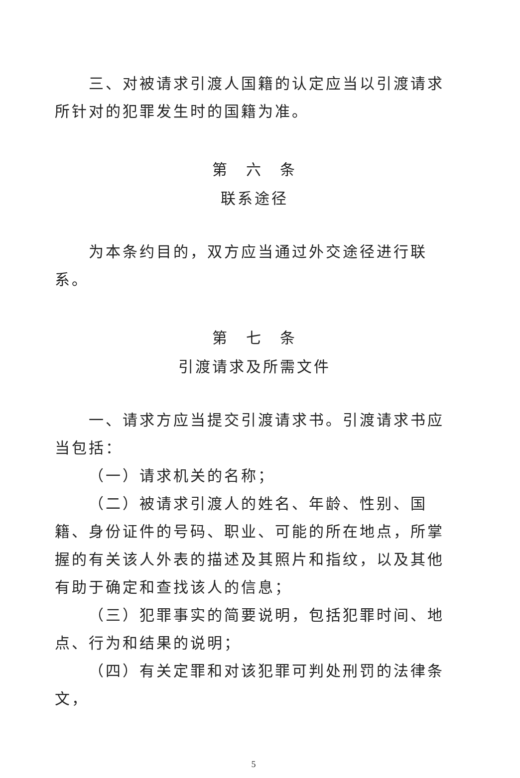三、对被请求引渡人国籍的认定应当以引渡请求所针对的犯罪发生时的国籍为准。
第　六　条
联系途径
为本条约目的，双方应当通过外交途径进行联系。
第　七　条
引渡请求及所需文件
一、请求方应当提交引渡请求书。引渡请求书应当包括：
（一）请求机关的名称；
（二）被请求引渡人的姓名、年龄、性别、国籍、身份证件的号码、职业、可能的所在地点，所掌握的有关该人外表的描述及其照片和指纹，以及其他有助于确定和查找该人的信息；
（三）犯罪事实的简要说明，包括犯罪时间、地点、行为和结果的说明；
（四）有关定罪和对该犯罪可判处刑罚的法律条文，
5